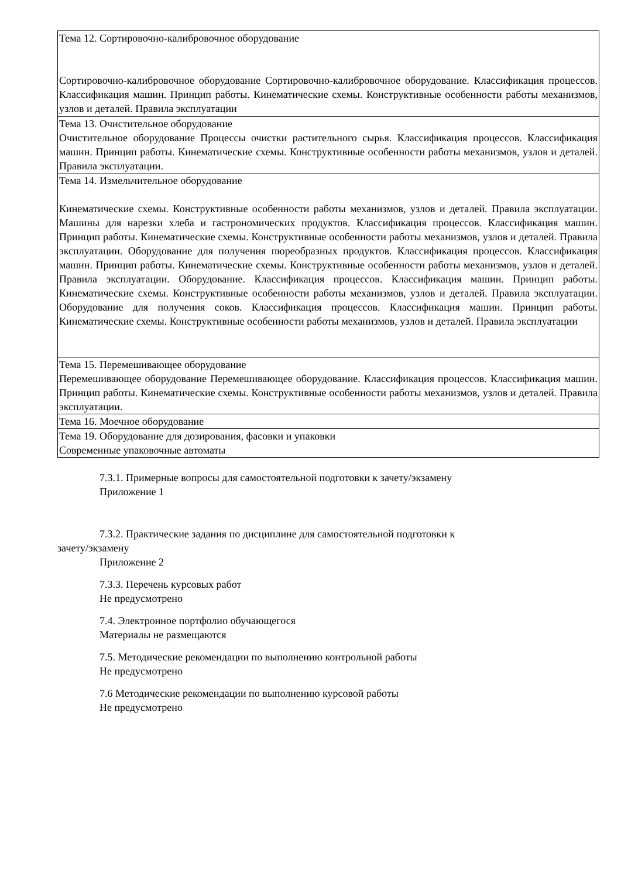| Тема 12. Сортировочно-калибровочное оборудование Сортировочно-калибровочное оборудование Сортировочно-калибровочное оборудование. Классификация процессов. Классификация машин. Принцип работы. Кинематические схемы. Конструктивные особенности работы механизмов, узлов и деталей. Правила эксплуатации |
| Тема 13. Очистительное оборудование Очистительное оборудование Процессы очистки растительного сырья. Классификация процессов. Классификация машин. Принцип работы. Кинематические схемы. Конструктивные особенности работы механизмов, узлов и деталей. Правила эксплуатации. |
| Тема 14. Измельчительное оборудование Кинематические схемы. Конструктивные особенности работы механизмов, узлов и деталей. Правила эксплуатации. Машины для нарезки хлеба и гастрономических продуктов. Классификация процессов. Классификация машин. Принцип работы. Кинематические схемы. Конструктивные особенности работы механизмов, узлов и деталей. Правила эксплуатации. Оборудование для получения пюреобразных продуктов. Классификация процессов. Классификация машин. Принцип работы. Кинематические схемы. Конструктивные особенности работы механизмов, узлов и деталей. Правила эксплуатации. Оборудование. Классификация процессов. Классификация машин. Принцип работы. Кинематические схемы. Конструктивные особенности работы механизмов, узлов и деталей. Правила эксплуатации. Оборудование для получения соков. Классификация процессов. Классификация машин. Принцип работы. Кинематические схемы. Конструктивные особенности работы механизмов, узлов и деталей. Правила эксплуатации |
| Тема 15. Перемешивающее оборудование Перемешивающее оборудование Перемешивающее оборудование. Классификация процессов. Классификация машин. Принцип работы. Кинематические схемы. Конструктивные особенности работы механизмов, узлов и деталей. Правила эксплуатации. |
| Тема 16. Моечное оборудование |
| Тема 19. Оборудование для дозирования, фасовки и упаковки Современные упаковочные автоматы |
7.3.1. Примерные вопросы для самостоятельной подготовки к зачету/экзамену
Приложение 1
7.3.2. Практические задания по дисциплине для самостоятельной подготовки к
зачету/экзамену
Приложение 2
7.3.3. Перечень курсовых работ
Не предусмотрено
7.4. Электронное портфолио обучающегося
Материалы не размещаются
7.5. Методические рекомендации по выполнению контрольной работы
Не предусмотрено
7.6 Методические рекомендации по выполнению курсовой работы
Не предусмотрено